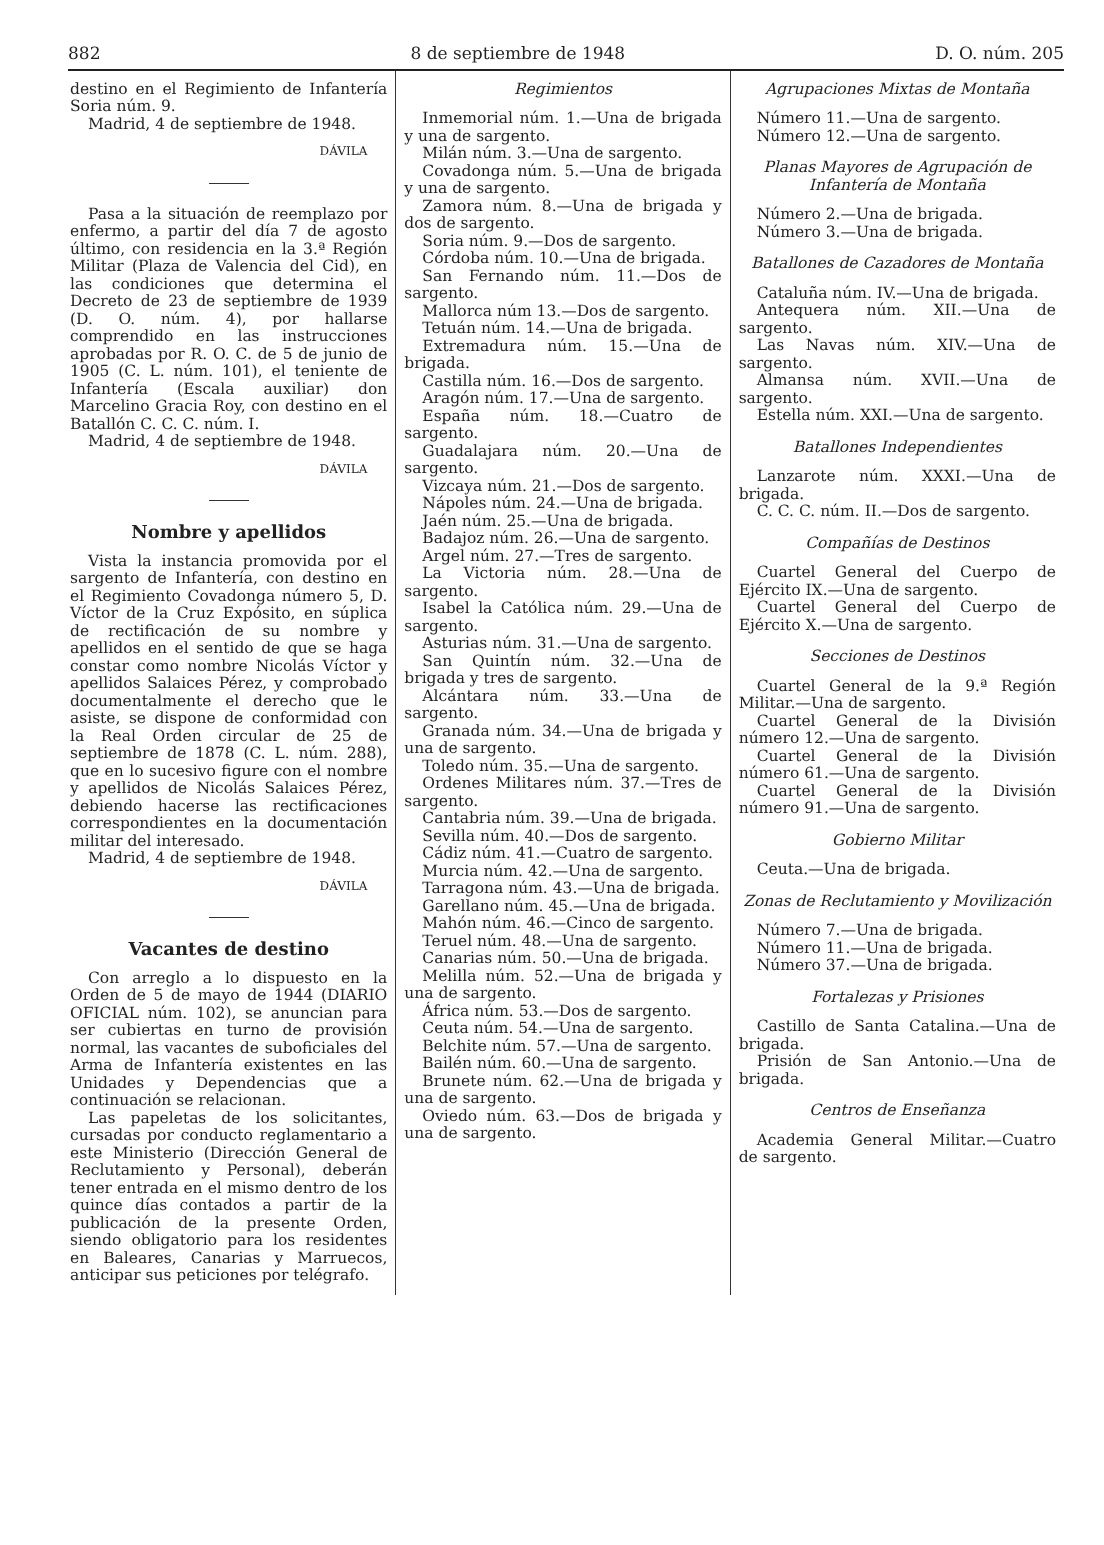882 8 de septiembre de 1948 D. O. núm. 205
destino en el Regimiento de Infantería Soria núm. 9.
Madrid, 4 de septiembre de 1948.
DÁVILA
Pasa a la situación de reemplazo por enfermo, a partir del día 7 de agosto último, con residencia en la 3.ª Región Militar (Plaza de Valencia del Cid), en las condiciones que determina el Decreto de 23 de septiembre de 1939 (D. O. núm. 4), por hallarse comprendido en las instrucciones aprobadas por R. O. C. de 5 de junio de 1905 (C. L. núm. 101), el teniente de Infantería (Escala auxiliar) don Marcelino Gracia Roy, con destino en el Batallón C. C. C. núm. I.
Madrid, 4 de septiembre de 1948.
DÁVILA
Nombre y apellidos
Vista la instancia promovida por el sargento de Infantería, con destino en el Regimiento Covadonga número 5, D. Víctor de la Cruz Expósito, en súplica de rectificación de su nombre y apellidos en el sentido de que se haga constar como nombre Nicolás Víctor y apellidos Salaices Pérez, y comprobado documentalmente el derecho que le asiste, se dispone de conformidad con la Real Orden circular de 25 de septiembre de 1878 (C. L. núm. 288), que en lo sucesivo figure con el nombre y apellidos de Nicolás Salaices Pérez, debiendo hacerse las rectificaciones correspondientes en la documentación militar del interesado.
Madrid, 4 de septiembre de 1948.
DÁVILA
Vacantes de destino
Con arreglo a lo dispuesto en la Orden de 5 de mayo de 1944 (DIARIO OFICIAL núm. 102), se anuncian para ser cubiertas en turno de provisión normal, las vacantes de suboficiales del Arma de Infantería existentes en las Unidades y Dependencias que a continuación se relacionan.
Las papeletas de los solicitantes, cursadas por conducto reglamentario a este Ministerio (Dirección General de Reclutamiento y Personal), deberán tener entrada en el mismo dentro de los quince días contados a partir de la publicación de la presente Orden, siendo obligatorio para los residentes en Baleares, Canarias y Marruecos, anticipar sus peticiones por telégrafo.
Regimientos
Inmemorial núm. 1.—Una de brigada y una de sargento.
Milán núm. 3.—Una de sargento.
Covadonga núm. 5.—Una de brigada y una de sargento.
Zamora núm. 8.—Una de brigada y dos de sargento.
Soria núm. 9.—Dos de sargento.
Córdoba núm. 10.—Una de brigada.
San Fernando núm. 11.—Dos de sargento.
Mallorca núm 13.—Dos de sargento.
Tetuán núm. 14.—Una de brigada.
Extremadura núm. 15.—Una de brigada.
Castilla núm. 16.—Dos de sargento.
Aragón núm. 17.—Una de sargento.
España núm. 18.—Cuatro de sargento.
Guadalajara núm. 20.—Una de sargento.
Vizcaya núm. 21.—Dos de sargento.
Nápoles núm. 24.—Una de brigada.
Jaén núm. 25.—Una de brigada.
Badajoz núm. 26.—Una de sargento.
Argel núm. 27.—Tres de sargento.
La Victoria núm. 28.—Una de sargento.
Isabel la Católica núm. 29.—Una de sargento.
Asturias núm. 31.—Una de sargento.
San Quintín núm. 32.—Una de brigada y tres de sargento.
Alcántara núm. 33.—Una de sargento.
Granada núm. 34.—Una de brigada y una de sargento.
Toledo núm. 35.—Una de sargento.
Ordenes Militares núm. 37.—Tres de sargento.
Cantabria núm. 39.—Una de brigada.
Sevilla núm. 40.—Dos de sargento.
Cádiz núm. 41.—Cuatro de sargento.
Murcia núm. 42.—Una de sargento.
Tarragona núm. 43.—Una de brigada.
Garellano núm. 45.—Una de brigada.
Mahón núm. 46.—Cinco de sargento.
Teruel núm. 48.—Una de sargento.
Canarias núm. 50.—Una de brigada.
Melilla núm. 52.—Una de brigada y una de sargento.
África núm. 53.—Dos de sargento.
Ceuta núm. 54.—Una de sargento.
Belchite núm. 57.—Una de sargento.
Bailén núm. 60.—Una de sargento.
Brunete núm. 62.—Una de brigada y una de sargento.
Oviedo núm. 63.—Dos de brigada y una de sargento.
Agrupaciones Mixtas de Montaña
Número 11.—Una de sargento.
Número 12.—Una de sargento.
Planas Mayores de Agrupación de Infantería de Montaña
Número 2.—Una de brigada.
Número 3.—Una de brigada.
Batallones de Cazadores de Montaña
Cataluña núm. IV.—Una de brigada.
Antequera núm. XII.—Una de sargento.
Las Navas núm. XIV.—Una de sargento.
Almansa núm. XVII.—Una de sargento.
Estella núm. XXI.—Una de sargento.
Batallones Independientes
Lanzarote núm. XXXI.—Una de brigada.
C. C. C. núm. II.—Dos de sargento.
Compañías de Destinos
Cuartel General del Cuerpo de Ejército IX.—Una de sargento.
Cuartel General del Cuerpo de Ejército X.—Una de sargento.
Secciones de Destinos
Cuartel General de la 9.ª Región Militar.—Una de sargento.
Cuartel General de la División número 12.—Una de sargento.
Cuartel General de la División número 61.—Una de sargento.
Cuartel General de la División número 91.—Una de sargento.
Gobierno Militar
Ceuta.—Una de brigada.
Zonas de Reclutamiento y Movilización
Número 7.—Una de brigada.
Número 11.—Una de brigada.
Número 37.—Una de brigada.
Fortalezas y Prisiones
Castillo de Santa Catalina.—Una de brigada.
Prisión de San Antonio.—Una de brigada.
Centros de Enseñanza
Academia General Militar.—Cuatro de sargento.